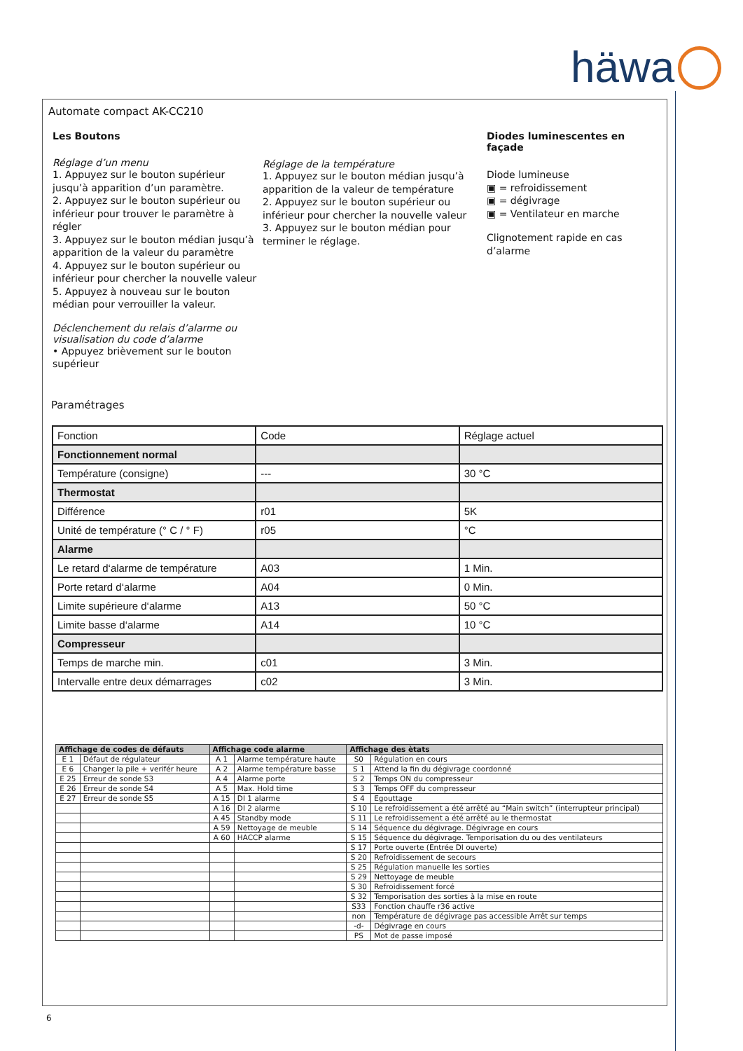häwa
Automate compact AK-CC210
Les Boutons
Réglage d’un menu
1. Appuyez sur le bouton supérieur jusqu’à apparition d’un paramètre.
2. Appuyez sur le bouton supérieur ou inférieur pour trouver le paramètre à régler
3. Appuyez sur le bouton médian jusqu’à apparition de la valeur du paramètre
4. Appuyez sur le bouton supérieur ou inférieur pour chercher la nouvelle valeur
5. Appuyez à nouveau sur le bouton médian pour verrouiller la valeur.
Déclenchement du relais d’alarme ou visualisation du code d’alarme
• Appuyez brièvement sur le bouton supérieur
Réglage de la température
1. Appuyez sur le bouton médian jusqu’à apparition de la valeur de température
2. Appuyez sur le bouton supérieur ou inférieur pour chercher la nouvelle valeur
3. Appuyez sur le bouton médian pour terminer le réglage.
Diodes luminescentes en façade
Diode lumineuse
▣ = refroidissement
▣ = dégivrage
▣ = Ventilateur en marche
Clignotement rapide en cas d’alarme
Paramétrages
| Fonction | Code | Réglage actuel |
| Fonctionnement normal | | |
| Température (consigne) | --- | 30 °C |
| Thermostat | | |
| Différence | r01 | 5K |
| Unité de température (° C / ° F) | r05 | °C |
| Alarme | | |
| Le retard d‘alarme de température | A03 | 1 Min. |
| Porte retard d‘alarme | A04 | 0 Min. |
| Limite supérieure d‘alarme | A13 | 50 °C |
| Limite basse d‘alarme | A14 | 10 °C |
| Compresseur | | |
| Temps de marche min. | c01 | 3 Min. |
| Intervalle entre deux démarrages | c02 | 3 Min. |
| Affichage de codes de défauts | | Affichage code alarme | | Affichage des ètats | |
| --- | --- | --- | --- | --- | --- |
| E 1 | Défaut de régulateur | A 1 | Alarme température haute | S0 | Régulation en cours |
| E 6 | Changer la pile + verifér heure | A 2 | Alarme température basse | S 1 | Attend la fin du dégivrage coordonné |
| E 25 | Erreur de sonde S3 | A 4 | Alarme porte | S 2 | Temps ON du compresseur |
| E 26 | Erreur de sonde S4 | A 5 | Max. Hold time | S 3 | Temps OFF du compresseur |
| E 27 | Erreur de sonde S5 | A 15 | DI 1 alarme | S 4 | Egouttage |
| | | A 16 | DI 2 alarme | S 10 | Le refroidissement a été arrêté au “Main switch” (interrupteur principal) |
| | | A 45 | Standby mode | S 11 | Le refroidissement a été arrêté au le thermostat |
| | | A 59 | Nettoyage de meuble | S 14 | Séquence du dégivrage. Dégivrage en cours |
| | | A 60 | HACCP alarme | S 15 | Séquence du dégivrage. Temporisation du ou des ventilateurs |
| | | | | S 17 | Porte ouverte (Entrée DI ouverte) |
| | | | | S 20 | Refroidissement de secours |
| | | | | S 25 | Régulation manuelle les sorties |
| | | | | S 29 | Nettoyage de meuble |
| | | | | S 30 | Refroidissement forcé |
| | | | | S 32 | Temporisation des sorties à la mise en route |
| | | | | S33 | Fonction chauffe r36 active |
| | | | | non | Température de dégivrage pas accessible Arrêt sur temps |
| | | | | -d- | Dégivrage en cours |
| | | | | PS | Mot de passe imposé |
6